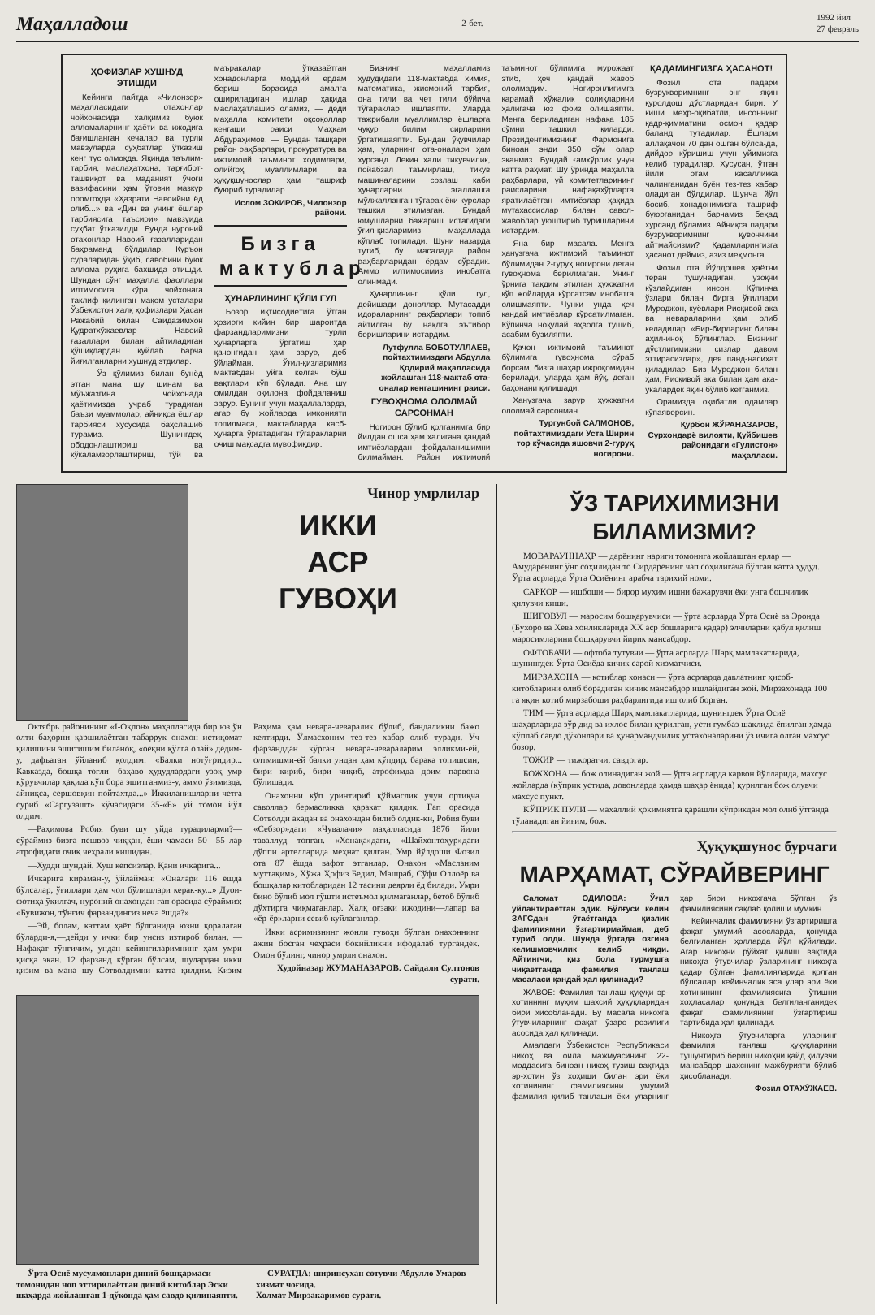Маҳалладош 2-бет. 1992 йил
27 февраль
ҲОФИЗЛАР ХУШНУД ЭТИШДИ
Кейинги пайтда «Чилонзор» маҳалласидаги отахонлар чойхонасида халқимиз буюк алломаларнинг ҳаёти ва ижодига бағишланган кечалар ва турли мавзуларда суҳбатлар ўтказиш кенг тус олмоқда. Яқинда таълим-тарбия, маслаҳатхона, тарғибот-ташвиқот ва маданият ўчоғи вазифасини ҳам ўтовчи мазкур оромгоҳда «Ҳазрати Навоийни ёд олиб...» ва «Дин ва унинг ёшлар тарбиясига таъсири» мавзуида суҳбат ўтказилди. Бунда нуроний отахонлар Навоий ғазалларидан баҳраманд бўлдилар. Қуръон сураларидан ўқиб, савобини буюк аллома руҳига бахшида этишди. Шундан сўнг маҳалла фаоллари илтимосига кўра чойхонага таклиф қилинган мақом усталари Ўзбекистон халқ ҳофизлари Ҳасан Ражабий билан Саидазимхон Қудратхўжаевлар Навоий ғазаллари билан айтиладиган қўшиқлардан куйлаб барча йиғилганларни хушнуд этдилар.
— Ўз қўлимиз билан бунёд этган мана шу шинам ва мўъжазгина чойхонада ҳаётимизда учраб турадиган баъзи муаммолар, айниқса ёшлар тарбияси хусусида баҳслашиб турамиз. Шунингдек, ободонлаштириш ва кўкаламзорлаштириш, тўй ва маъракалар ўтказаётган хонадонларга моддий ёрдам бериш борасида амалга ошириладиган ишлар ҳақида маслаҳатлашиб оламиз, — деди маҳалла комитети оқсоқоллар кенгаши раиси Маҳкам Абдураҳимов. — Бундан ташқари район раҳбарлари, прокуратура ва ижтимоий таъминот ходимлари, олийгоҳ муаллимлари ва ҳуқуқшунослар ҳам ташриф буюриб турадилар.
Ислом ЗОКИРОВ, Чилонзор райони.
Бизга мактублар
ҲУНАРЛИНИНГ ҚЎЛИ ГУЛ
Бозор иқтисодиётига ўтган ҳозирги кийин бир шароитда фарзандларимизни турли ҳунарларга ўргатиш ҳар қачонгидан ҳам зарур, деб ўйлайман. Ўғил-қизларимиз мактабдан уйга келгач бўш вақтлари кўп бўлади. Ана шу омилдан оқилона фойдаланиш зарур. Бунинг учун маҳаллаларда, агар бу жойларда имконияти топилмаса, мактабларда касб-ҳунарга ўргатадиган тўгаракларни очиш мақсадга мувофиқдир.
Бизнинг маҳалламиз ҳудудидаги 118-мактабда химия, математика, жисмоний тарбия, она тили ва чет тили бўйича тўгараклар ишлаяпти. Уларда тажрибали муаллимлар ёшларга чуқур билим сирларини ўргатишаяпти. Бундан ўқувчилар ҳам, уларнинг ота-оналари ҳам хурсанд. Лекин ҳали тикувчилик, пойабзал таъмирлаш, тикув машиналарини созлаш каби ҳунарларни эгаллашга мўлжалланган тўгарак ёки курслар ташкил этилмаган. Бундай юмушларни бажариш истагидаги ўғил-қизларимиз маҳаллада кўплаб топилади. Шуни назарда тутиб, бу масалада район раҳбарларидан ёрдам сўрадик. Аммо илтимосимиз инобатга олинмади.
Ҳунарлининг қўли гул, дейишади доноллар. Мутасадди идораларнинг раҳбарлари топиб айтилган бу нақлга эътибор беришларини истардим.
Лутфулла БОБОТУЛЛАЕВ, пойтахтимиздаги Абдулла Қодирий маҳалласида жойлашган 118-мактаб ота-оналар кенгашининг раиси.
ГУВОҲНОМА ОЛОЛМАЙ САРСОНМАН
Ногирон бўлиб қолганимга бир йилдан ошса ҳам ҳалигача қандай имтиёзлардан фойдаланишимни билмайман. Район ижтимоий таъминот бўлимига мурожаат этиб, ҳеч қандай жавоб ололмадим. Ногиронлигимга қарамай хўжалик солиқларини ҳалигача юз фоиз олишаяпти. Менга бериладиган нафақа 185 сўмни ташкил қиларди. Президентимизнинг Фармонига биноан энди 350 сўм олар эканмиз. Бундай ғамхўрлик учун катта раҳмат. Шу ўринда маҳалла раҳбарлари, уй комитетларининг раисларини нафақахўрларга яратилаётган имтиёзлар ҳақида мутахассислар билан савол-жавоблар уюштириб туришларини истардим.
Яна бир масала. Менга ҳанузгача ижтимоий таъминот бўлимидан 2-гуруҳ ногирони деган гувоҳнома берилмаган. Унинг ўрнига тақдим этилган ҳужжатни кўп жойларда кўрсатсам инобатга олишмаяпти. Чунки унда ҳеч қандай имтиёзлар кўрсатилмаган. Кўпинча ноқулай аҳволга тушиб, асабим бузиляпти.
Қачон ижтимоий таъминот бўлимига гувоҳнома сўраб борсам, бизга шаҳар ижроқомидан берилади, уларда ҳам йўқ, деган баҳонани қилишади.
Ҳанузгача зарур ҳужжатни ололмай сарсонман.
Тургунбой САЛМОНОВ, пойтахтимиздаги Уста Ширин тор кўчасида яшовчи 2-гуруҳ ногирони.
ҚАДАМИНГИЗГА ҲАСАНОТ!
Фозил ота падари бузрукворимнинг энг яқин қуролдош дўстларидан бири. У киши меҳр-оқибатли, инсоннинг қадр-қимматини осмон қадар баланд тутадилар. Ёшлари аллақачон 70 дан ошган бўлса-да, дийдор кўришиш учун уйимизга келиб турадилар. Хусусан, ўтган йили отам касалликка чалинганидан буён тез-тез хабар оладиган бўлдилар. Шунча йўл босиб, хонадонимизга ташриф буюрганидан барчамиз беҳад хурсанд бўламиз. Айниқса падари бузрукворимнинг қувончини айтмайсизми? Қадамларингизга ҳасанот деймиз, азиз меҳмонга.
Фозил ота Йўлдошев ҳаётни теран тушунадиган, узоқни кўзлайдиган инсон. Кўпинча ўзлари билан бирга ўғиллари Муроджон, куёвлари Рисқивой ака ва невараларини ҳам олиб келадилар. «Бир-бирларинг билан аҳил-иноқ бўлинглар. Бизнинг дўстлигимизни сизлар давом эттирасизлар», дея панд-насиҳат қиладилар. Биз Мурод­жон билан ҳам, Рисқивой ака билан ҳам ака-укалардек яқин бўлиб кетганмиз.
Орамизда оқибатли одамлар кўпаяверсин.
Қурбон ЖЎРАНАЗАРОВ, Сурхондарё вилояти, Қуйбишев районидаги «Гулистон» маҳалласи.
Чинор умрлилар
ИККИ
АСР
ГУВОҲИ
Октябрь районининг «I-Оқлон» маҳалласида бир юз ўн олти баҳорни қаршилаётган табаррук онахон истиқомат қилишини эшитишим биланоқ, «оёқни қўлга олай» дедим-у, дафъатан ўйланиб қолдим: «Балки нотўғридир... Кавказда, бошқа тоғли—баҳаво ҳудудлардаги узоқ умр кўрувчилар ҳақида кўп бора эшитганмиз-у, аммо ўзимизда, айниқса, сершовқин пойтахтда...» Иккиланишларни четга суриб «Саргузашт» кўчасидаги 35-«Б» уй томон йўл олдим.
—Раҳимова Робия буви шу уйда турадиларми?—сўраймиз бизга пешвоз чиққан, ёши чамаси 50—55 лар атрофидаги очиқ чеҳрали кишидан.
—Худди шундай. Хуш кепсизлар. Қани ичкарига...
Ичкарига кираман-у, ўйлайман: «Оналари 116 ёшда бўлсалар, ўғиллари ҳам чол бўлишлари керак-ку...» Дуои-фотиҳа ўқилгач, нуроний онахондан гап орасида сўраймиз: «Бувижон, тўнғич фарзандингиз неча ёшда?»
—Эй, болам, каттам ҳаёт бўлганида юзни қоралаган бўларди-я,—дейди у ички бир унсиз изтироб билан. —Нафақат тўнғичим, ундан кейингиларимнинг ҳам умри қисқа экан. 12 фарзанд кўрган бўлсам, шулардан икки қизим ва мана шу Сотволдимни катта қилдим. Қизим Раҳима ҳам невара-чеваралик бўлиб, бандаликни бажо келтирди. Ўлмасхоним тез-тез хабар олиб туради. Уч фарзанддан кўрган невара-чевараларим элликми-ей, олтмишми-ей балки ундан ҳам кўпдир, барака топишсин, бири кириб, бири чиқиб, атрофимда доим парвона бўлишади.
Онахонни кўп уринтириб қўймаслик учун ортиқча саволлар бермасликка ҳаракат қилдик. Гап орасида Сотволди акадан ва онахондан билиб олдик-ки, Робия буви «Себзор»даги «Чувалачи» маҳалласида 1876 йили таваллуд топган. «Хонақа»даги, «Шайхонтоҳур»даги дўппи артелларида меҳнат қилган. Умр йўлдоши Фозил ота 87 ёшда вафот этганлар. Онахон «Масланим муттақим», Хўжа Ҳофиз Бедил, Машраб, Сўфи Оллоёр ва бошқалар китобларидан 12 тасини деярли ёд билади. Умри бино бўлиб мол гўшти истеъмол қилмаганлар, бетоб бўлиб дўхтирга чиқмаганлар. Халқ оғзаки ижодини—лапар ва «ёр-ёр»ларни севиб куйлаганлар.
Икки асримизнинг жонли гувоҳи бўлган онахоннинг ажин босган чеҳраси бокийликни ифодалаб тургандек. Омон бўлинг, чинор умрли онахон.
Худойназар ЖУМАНАЗАРОВ. Сайдали Султонов сурати.
Ўрта Осиё мусулмонлари диний бошқармаси томонидан чоп эттирилаётган диний китоблар Эски шаҳарда жойлашган 1-дўконда ҳам савдо қилинаяпти.
СУРАТДА: ширинсухан сотувчи Абдулло Умаров хизмат чоғида.
Холмат Мирзакаримов сурати.
ЎЗ ТАРИХИМИЗНИ БИЛАМИЗМИ?
МОВАРАУННАҲР — дарёнинг нариги томонига жойлашган ерлар — Амударёнинг ўнг соҳилидан то Сирдарёнинг чап соҳилигача бўлган катта ҳудуд. Ўрта асрларда Ўрта Осиёнинг арабча тарихий номи.
САРКОР — ишбоши — бирор муҳим ишни бажарувчи ёки унга бошчилик қилувчи киши.
ШИҒОВУЛ — маросим бошқарувчиси — ўрта асрларда Ўрта Осиё ва Эронда (Бухоро ва Хева хонликларида XX аср бошларига қадар) элчиларни қабул қилиш маросимларини бошқарувчи йирик мансабдор.
ОФТОБАЧИ — офтоба тутувчи — ўрта асрларда Шарқ мамлакатларида, шунингдек Ўрта Осиёда кичик сарой хизматчиси.
МИРЗАХОНА — котиблар хонаси — ўрта асрларда давлатнинг ҳисоб-китобларини олиб борадиган кичик мансабдор ишлайдиган жой. Мирзахонада 100 га яқин котиб мирзабоши раҳбарлигида иш олиб борган.
ТИМ — ўрта асрларда Шарқ мамлакатларида, шунингдек Ўрта Осиё шаҳарларида зўр дид ва ихлос билан қурилган, усти гумбаз шаклида ёпилган ҳамда кўплаб савдо дўконлари ва ҳунармандчилик устахоналарини ўз ичига олган махсус бозор.
ТОЖИР — тижоратчи, савдогар.
БОЖХОНА — бож олинадиган жой — ўрта асрларда карвон йўлларида, махсус жойларда (кўприк устида, довонларда ҳамда шаҳар ёнида) қурилган бож олувчи махсус пункт.
КЎПРИК ПУЛИ — маҳаллий ҳокимиятга қарашли кўприкдан мол олиб ўтганда тўланадиган йиғим, бож.
Ҳуқуқшунос бурчаги
МАРҲАМАТ, СЎРАЙВЕРИНГ
Саломат ОДИЛОВА: Ўғил уйлантираётган эдик. Бўлғуси келин ЗАГСдан ўтаётганда қизлик фамилиямни ўзгартирмайман, деб туриб олди. Шунда ўртада озгина келишмовчилик келиб чиқди. Айтингчи, қиз бола турмушга чиқаётганда фамилия танлаш масаласи қандай ҳал қилинади?
ЖАВОБ: Фамилия танлаш ҳуқуқи эр-хотиннинг муҳим шахсий ҳуқуқларидан бири ҳисобланади. Бу масала никоҳга ўтувчиларнинг фақат ўзаро розилиги асосида ҳал қилинади.
Амалдаги Ўзбекистон Республикаси никоҳ ва оила мажмуасининг 22-моддасига биноан никоҳ тузиш вақтида эр-хотин ўз хоҳиши билан эри ёки хотинининг фамилиясини умумий фамилия қилиб танлаши ёки уларнинг ҳар бири никоҳгача бўлган ўз фамилиясини сақлаб қолиши мумкин.
Кейинчалик фамилияни ўзгартиришга фақат умумий асосларда, қонунда белгиланган ҳолларда йўл қўйилади. Агар никоҳни рўйхат қилиш вақтида никоҳга ўтувчилар ўзларининг никоҳга қадар бўлган фамилияларида қолган бўлсалар, кейинчалик эса улар эри ёки хотинининг фамилиясига ўтишни хоҳласалар қонунда белгиланганидек фақат фамилиянинг ўзгартириш тартибида ҳал қилинади.
Никоҳга ўтувчиларга уларнинг фамилия танлаш ҳуқуқларини тушунтириб бериш никоҳни қайд қилувчи мансабдор шахснинг мажбурияти бўлиб ҳисобланади.
Фозил ОТАХЎЖАЕВ.